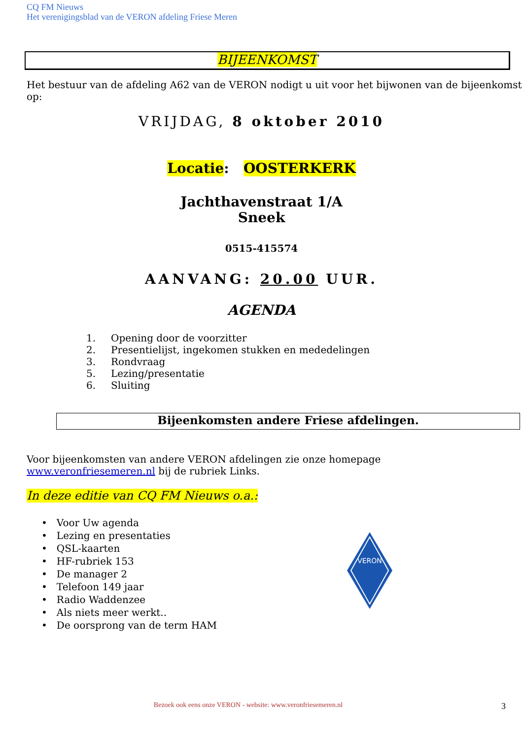CQ FM Nieuws
Het verenigingsblad van de VERON afdeling Friese Meren
BIJEENKOMST
Het bestuur van de afdeling A62 van de VERON nodigt u uit voor het bijwonen van de bijeenkomst op:
VRIJDAG, 8 oktober 2010
Locatie: OOSTERKERK
Jachthavenstraat 1/A
Sneek
0515-415574
AANVANG: 20.00 UUR.
AGENDA
1. Opening door de voorzitter
2. Presentielijst, ingekomen stukken en mededelingen
3. Rondvraag
5. Lezing/presentatie
6. Sluiting
Bijeenkomsten andere Friese afdelingen.
Voor bijeenkomsten van andere VERON afdelingen zie onze homepage www.veronfriesemeren.nl bij de rubriek Links.
In deze editie van CQ FM Nieuws o.a.:
• Voor Uw agenda
• Lezing en presentaties
• QSL-kaarten
• HF-rubriek 153
• De manager 2
• Telefoon 149 jaar
• Radio Waddenzee
• Als niets meer werkt..
• De oorsprong van de term HAM
VERON
Bezoek ook eens onze VERON - website: www.veronfriesemeren.nl 3